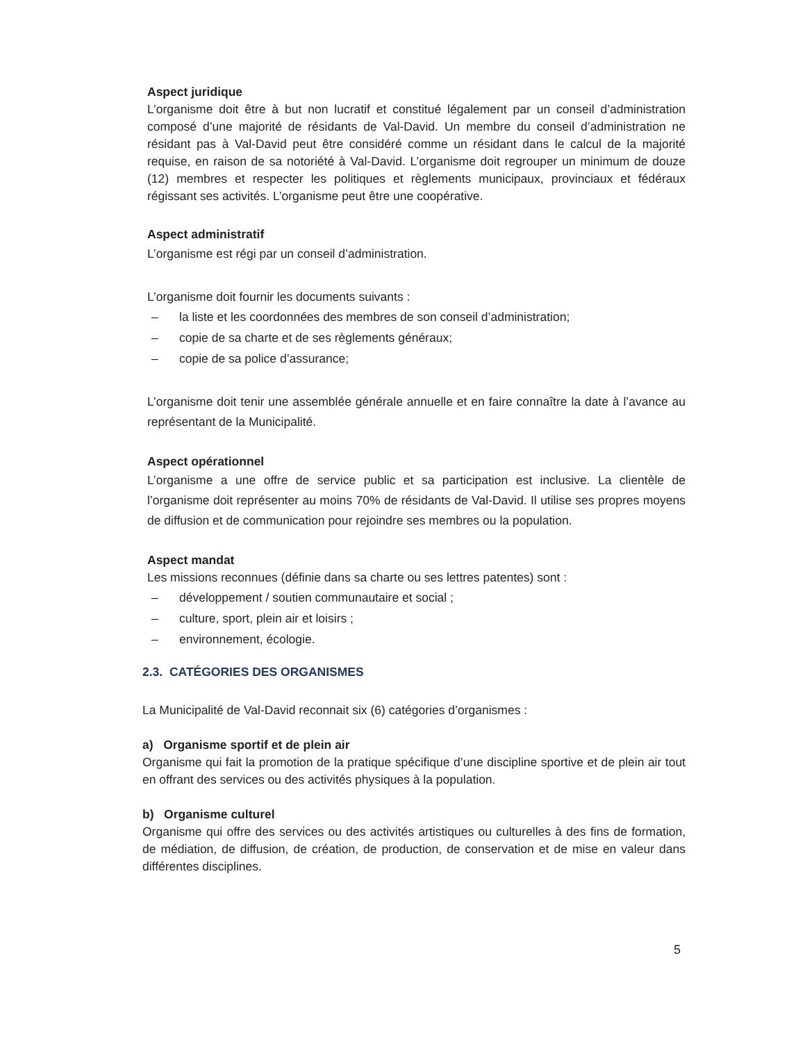Aspect juridique
L’organisme doit être à but non lucratif et constitué légalement par un conseil d’administration composé d’une majorité de résidants de Val-David. Un membre du conseil d’administration ne résidant pas à Val-David peut être considéré comme un résidant dans le calcul de la majorité requise, en raison de sa notoriété à Val-David. L’organisme doit regrouper un minimum de douze (12) membres et respecter les politiques et règlements municipaux, provinciaux et fédéraux régissant ses activités. L’organisme peut être une coopérative.
Aspect administratif
L’organisme est régi par un conseil d’administration.
L’organisme doit fournir les documents suivants :
– la liste et les coordonnées des membres de son conseil d’administration;
– copie de sa charte et de ses règlements généraux;
– copie de sa police d’assurance;
L’organisme doit tenir une assemblée générale annuelle et en faire connaître la date à l’avance au représentant de la Municipalité.
Aspect opérationnel
L’organisme a une offre de service public et sa participation est inclusive. La clientèle de l’organisme doit représenter au moins 70% de résidants de Val-David. Il utilise ses propres moyens de diffusion et de communication pour rejoindre ses membres ou la population.
Aspect mandat
Les missions reconnues (définie dans sa charte ou ses lettres patentes) sont :
– développement / soutien communautaire et social ;
– culture, sport, plein air et loisirs ;
– environnement, écologie.
2.3. CATÉGORIES DES ORGANISMES
La Municipalité de Val-David reconnait six (6) catégories d’organismes :
a) Organisme sportif et de plein air
Organisme qui fait la promotion de la pratique spécifique d’une discipline sportive et de plein air tout en offrant des services ou des activités physiques à la population.
b) Organisme culturel
Organisme qui offre des services ou des activités artistiques ou culturelles à des fins de formation, de médiation, de diffusion, de création, de production, de conservation et de mise en valeur dans différentes disciplines.
5